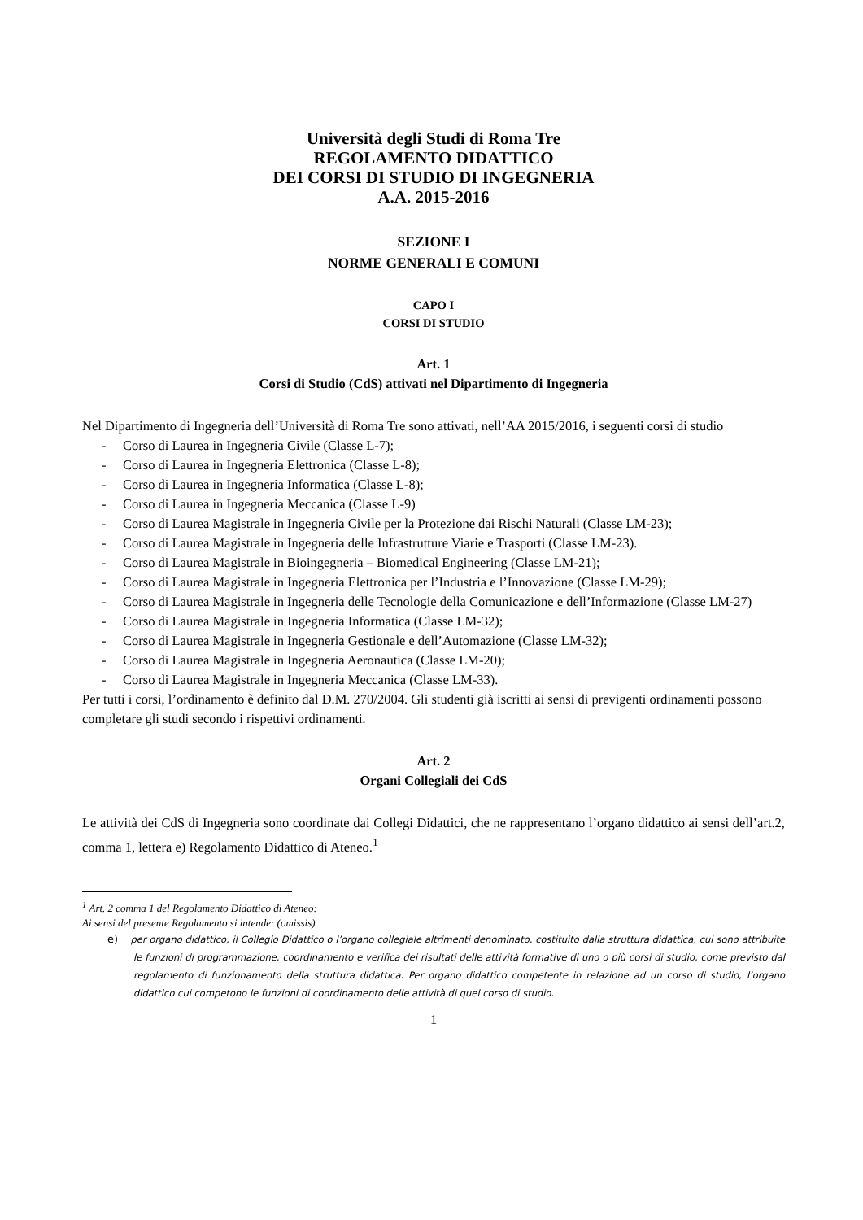Università degli Studi di Roma Tre
REGOLAMENTO DIDATTICO
DEI CORSI DI STUDIO DI INGEGNERIA
A.A. 2015-2016
SEZIONE I
NORME GENERALI E COMUNI
CAPO I
CORSI DI STUDIO
Art. 1
Corsi di Studio (CdS) attivati nel Dipartimento di Ingegneria
Nel Dipartimento di Ingegneria dell’Università di Roma Tre sono attivati, nell’AA 2015/2016, i seguenti corsi di studio
- Corso di Laurea in Ingegneria Civile (Classe L-7);
- Corso di Laurea in Ingegneria Elettronica (Classe L-8);
- Corso di Laurea in Ingegneria Informatica (Classe L-8);
- Corso di Laurea in Ingegneria Meccanica (Classe L-9)
- Corso di Laurea Magistrale in Ingegneria Civile per la Protezione dai Rischi Naturali (Classe LM-23);
- Corso di Laurea Magistrale in Ingegneria delle Infrastrutture Viarie e Trasporti (Classe LM-23).
- Corso di Laurea Magistrale in Bioingegneria – Biomedical Engineering (Classe LM-21);
- Corso di Laurea Magistrale in Ingegneria Elettronica per l’Industria e l’Innovazione (Classe LM-29);
- Corso di Laurea Magistrale in Ingegneria delle Tecnologie della Comunicazione e dell’Informazione (Classe LM-27)
- Corso di Laurea Magistrale in Ingegneria Informatica (Classe LM-32);
- Corso di Laurea Magistrale in Ingegneria Gestionale e dell’Automazione (Classe LM-32);
- Corso di Laurea Magistrale in Ingegneria Aeronautica (Classe LM-20);
- Corso di Laurea Magistrale in Ingegneria Meccanica (Classe LM-33).
Per tutti i corsi, l’ordinamento è definito dal D.M. 270/2004. Gli studenti già iscritti ai sensi di previgenti ordinamenti possono completare gli studi secondo i rispettivi ordinamenti.
Art. 2
Organi Collegiali dei CdS
Le attività dei CdS di Ingegneria sono coordinate dai Collegi Didattici, che ne rappresentano l’organo didattico ai sensi dell’art.2, comma 1, lettera e) Regolamento Didattico di Ateneo.<sup>1</sup>
<sup>1</sup> Art. 2 comma 1 del Regolamento Didattico di Ateneo:
Ai sensi del presente Regolamento si intende: (omissis)
e) per organo didattico, il Collegio Didattico o l’organo collegiale altrimenti denominato, costituito dalla struttura didattica, cui sono attribuite le funzioni di programmazione, coordinamento e verifica dei risultati delle attività formative di uno o più corsi di studio, come previsto dal regolamento di funzionamento della struttura didattica. Per organo didattico competente in relazione ad un corso di studio, l’organo didattico cui competono le funzioni di coordinamento delle attività di quel corso di studio.
1